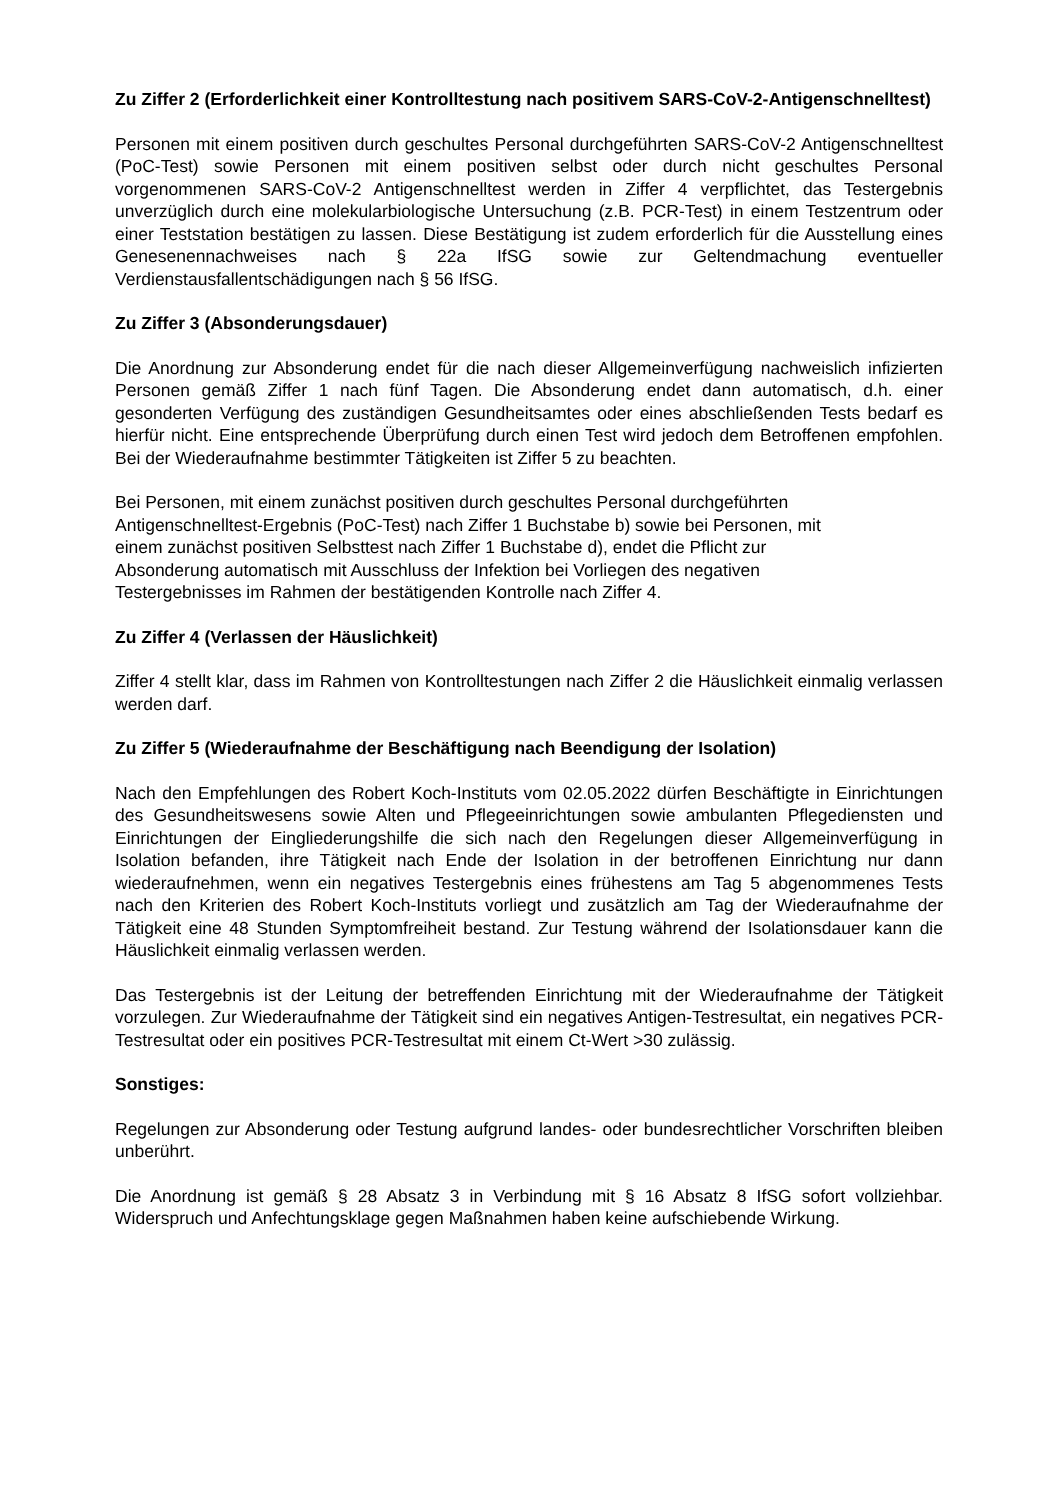Zu Ziffer 2 (Erforderlichkeit einer Kontrolltestung nach positivem SARS-CoV-2-Antigenschnelltest)
Personen mit einem positiven durch geschultes Personal durchgeführten SARS-CoV-2 Antigenschnelltest (PoC-Test) sowie Personen mit einem positiven selbst oder durch nicht geschultes Personal vorgenommenen SARS-CoV-2 Antigenschnelltest werden in Ziffer 4 verpflichtet, das Testergebnis unverzüglich durch eine molekularbiologische Untersuchung (z.B. PCR-Test) in einem Testzentrum oder einer Teststation bestätigen zu lassen. Diese Bestätigung ist zudem erforderlich für die Ausstellung eines Genesenennachweises nach § 22a IfSG sowie zur Geltendmachung eventueller Verdienstausfallentschädigungen nach § 56 IfSG.
Zu Ziffer 3 (Absonderungsdauer)
Die Anordnung zur Absonderung endet für die nach dieser Allgemeinverfügung nachweislich infizierten Personen gemäß Ziffer 1 nach fünf Tagen. Die Absonderung endet dann automatisch, d.h. einer gesonderten Verfügung des zuständigen Gesundheitsamtes oder eines abschließenden Tests bedarf es hierfür nicht. Eine entsprechende Überprüfung durch einen Test wird jedoch dem Betroffenen empfohlen. Bei der Wiederaufnahme bestimmter Tätigkeiten ist Ziffer 5 zu beachten.
Bei Personen, mit einem zunächst positiven durch geschultes Personal durchgeführten
Antigenschnelltest-Ergebnis (PoC-Test) nach Ziffer 1 Buchstabe b) sowie bei Personen, mit
einem zunächst positiven Selbsttest nach Ziffer 1 Buchstabe d), endet die Pflicht zur
Absonderung automatisch mit Ausschluss der Infektion bei Vorliegen des negativen
Testergebnisses im Rahmen der bestätigenden Kontrolle nach Ziffer 4.
Zu Ziffer 4 (Verlassen der Häuslichkeit)
Ziffer 4 stellt klar, dass im Rahmen von Kontrolltestungen nach Ziffer 2 die Häuslichkeit einmalig verlassen werden darf.
Zu Ziffer 5 (Wiederaufnahme der Beschäftigung nach Beendigung der Isolation)
Nach den Empfehlungen des Robert Koch-Instituts vom 02.05.2022 dürfen Beschäftigte in Einrichtungen des Gesundheitswesens sowie Alten und Pflegeeinrichtungen sowie ambulanten Pflegediensten und Einrichtungen der Eingliederungshilfe die sich nach den Regelungen dieser Allgemeinverfügung in Isolation befanden, ihre Tätigkeit nach Ende der Isolation in der betroffenen Einrichtung nur dann wiederaufnehmen, wenn ein negatives Testergebnis eines frühestens am Tag 5 abgenommenes Tests nach den Kriterien des Robert Koch-Instituts vorliegt und zusätzlich am Tag der Wiederaufnahme der Tätigkeit eine 48 Stunden Symptomfreiheit bestand. Zur Testung während der Isolationsdauer kann die Häuslichkeit einmalig verlassen werden.
Das Testergebnis ist der Leitung der betreffenden Einrichtung mit der Wiederaufnahme der Tätigkeit vorzulegen. Zur Wiederaufnahme der Tätigkeit sind ein negatives Antigen-Testresultat, ein negatives PCR-Testresultat oder ein positives PCR-Testresultat mit einem Ct-Wert >30 zulässig.
Sonstiges:
Regelungen zur Absonderung oder Testung aufgrund landes- oder bundesrechtlicher Vorschriften bleiben unberührt.
Die Anordnung ist gemäß § 28 Absatz 3 in Verbindung mit § 16 Absatz 8 IfSG sofort vollziehbar. Widerspruch und Anfechtungsklage gegen Maßnahmen haben keine aufschiebende Wirkung.